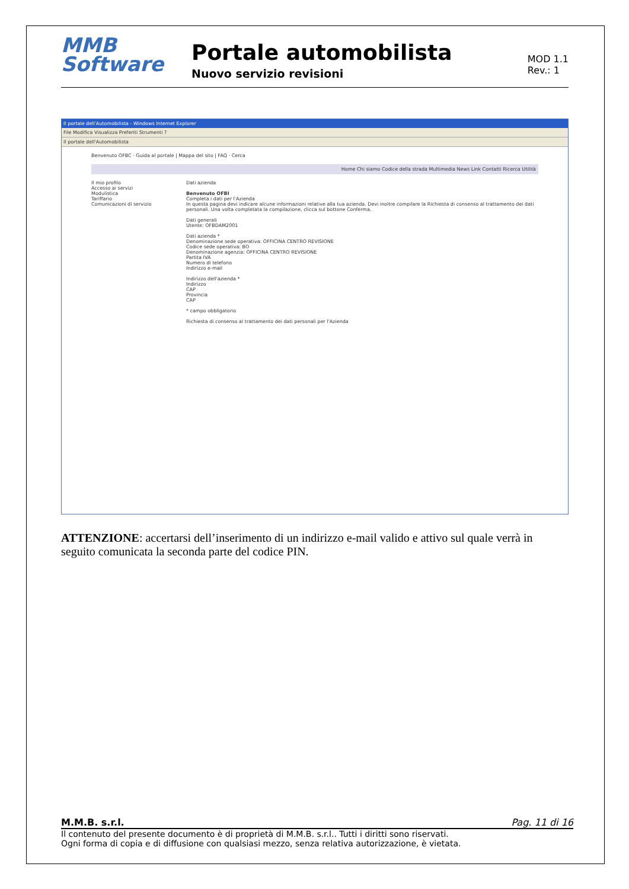MMB Software
Portale automobilista
Nuovo servizio revisioni
MOD 1.1
Rev.: 1
Il portale dell'Automobilista - Windows Internet Explorer
File Modifica Visualizza Preferiti Strumenti ?
Il portale dell'Automobilista
Benvenuto OFBC · Guida al portale | Mappa del sito | FAQ · Cerca
Home Chi siamo Codice della strada Multimedia News Link Contatti Ricerca Utilità
Il mio profilo
Accesso ai servizi
Modulistica
Tariffario
Comunicazioni di servizio
Dati azienda
Benvenuto OFBI
Completa i dati per l'Azienda
In questa pagina devi indicare alcune informazioni relative alla tua azienda. Devi inoltre compilare la Richiesta di consenso al trattamento dei dati personali. Una volta completata la compilazione, clicca sul bottone Conferma.
Dati generali
Utente: OFBDAM2001
Dati azienda *
Denominazione sede operativa: OFFICINA CENTRO REVISIONE
Codice sede operativa: BO
Denominazione agenzia: OFFICINA CENTRO REVISIONE
Partita IVA
Numero di telefono
Indirizzo e-mail
Indirizzo dell'azienda *
Indirizzo
CAP
Provincia
CAP
* campo obbligatorio
Richiesta di consenso al trattamento dei dati personali per l'Azienda
ATTENZIONE: accertarsi dell’inserimento di un indirizzo e-mail valido e attivo sul quale verrà in seguito comunicata la seconda parte del codice PIN.
M.M.B. s.r.l. Pag. 11 di 16
Il contenuto del presente documento è di proprietà di M.M.B. s.r.l.. Tutti i diritti sono riservati.
Ogni forma di copia e di diffusione con qualsiasi mezzo, senza relativa autorizzazione, è vietata.